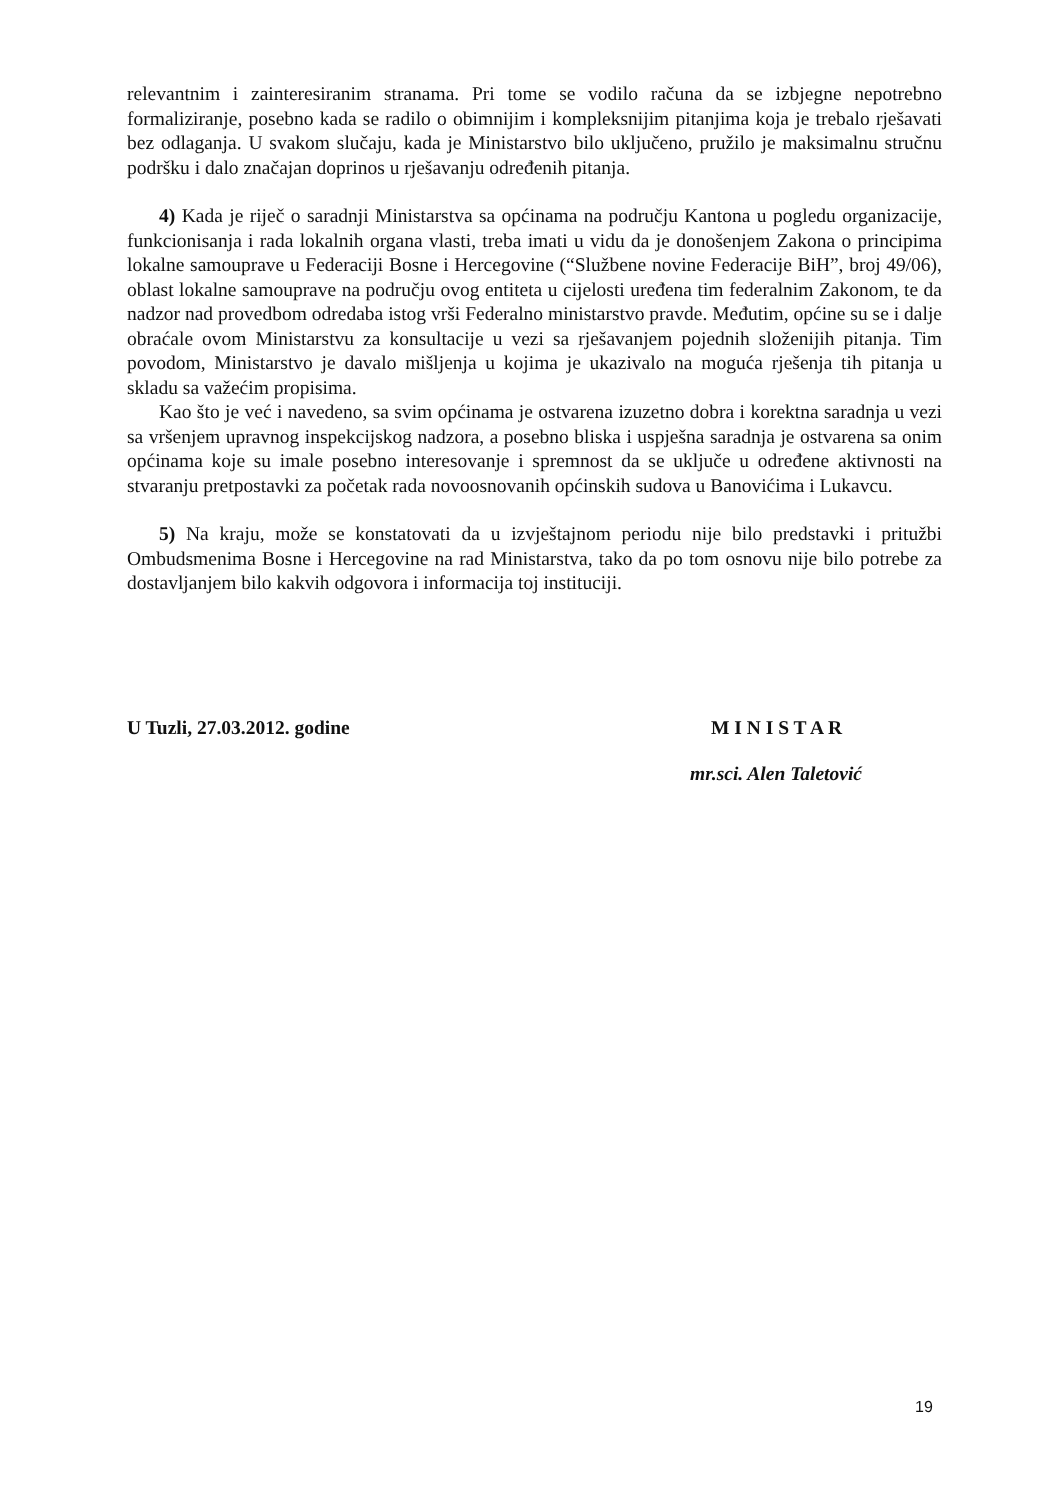relevantnim i zainteresiranim stranama. Pri tome se vodilo računa da se izbjegne nepotrebno formaliziranje, posebno kada se radilo o obimnijim i kompleksnijim pitanjima koja je trebalo rješavati bez odlaganja. U svakom slučaju, kada je Ministarstvo bilo uključeno, pružilo je maksimalnu stručnu podršku i dalo značajan doprinos u rješavanju određenih pitanja.
4) Kada je riječ o saradnji Ministarstva sa općinama na području Kantona u pogledu organizacije, funkcionisanja i rada lokalnih organa vlasti, treba imati u vidu da je donošenjem Zakona o principima lokalne samouprave u Federaciji Bosne i Hercegovine (“Službene novine Federacije BiH”, broj 49/06), oblast lokalne samouprave na području ovog entiteta u cijelosti uređena tim federalnim Zakonom, te da nadzor nad provedbom odredaba istog vrši Federalno ministarstvo pravde. Međutim, općine su se i dalje obraćale ovom Ministarstvu za konsultacije u vezi sa rješavanjem pojednih složenijih pitanja. Tim povodom, Ministarstvo je davalo mišljenja u kojima je ukazivalo na moguća rješenja tih pitanja u skladu sa važećim propisima.
Kao što je već i navedeno, sa svim općinama je ostvarena izuzetno dobra i korektna saradnja u vezi sa vršenjem upravnog inspekcijskog nadzora, a posebno bliska i uspješna saradnja je ostvarena sa onim općinama koje su imale posebno interesovanje i spremnost da se uključe u određene aktivnosti na stvaranju pretpostavki za početak rada novoosnovanih općinskih sudova u Banovićima i Lukavcu.
5) Na kraju, može se konstatovati da u izvještajnom periodu nije bilo predstavki i pritužbi Ombudsmenima Bosne i Hercegovine na rad Ministarstva, tako da po tom osnovu nije bilo potrebe za dostavljanjem bilo kakvih odgovora i informacija toj instituciji.
U Tuzli, 27.03.2012. godine M I N I S T A R
mr.sci. Alen Taletović
19